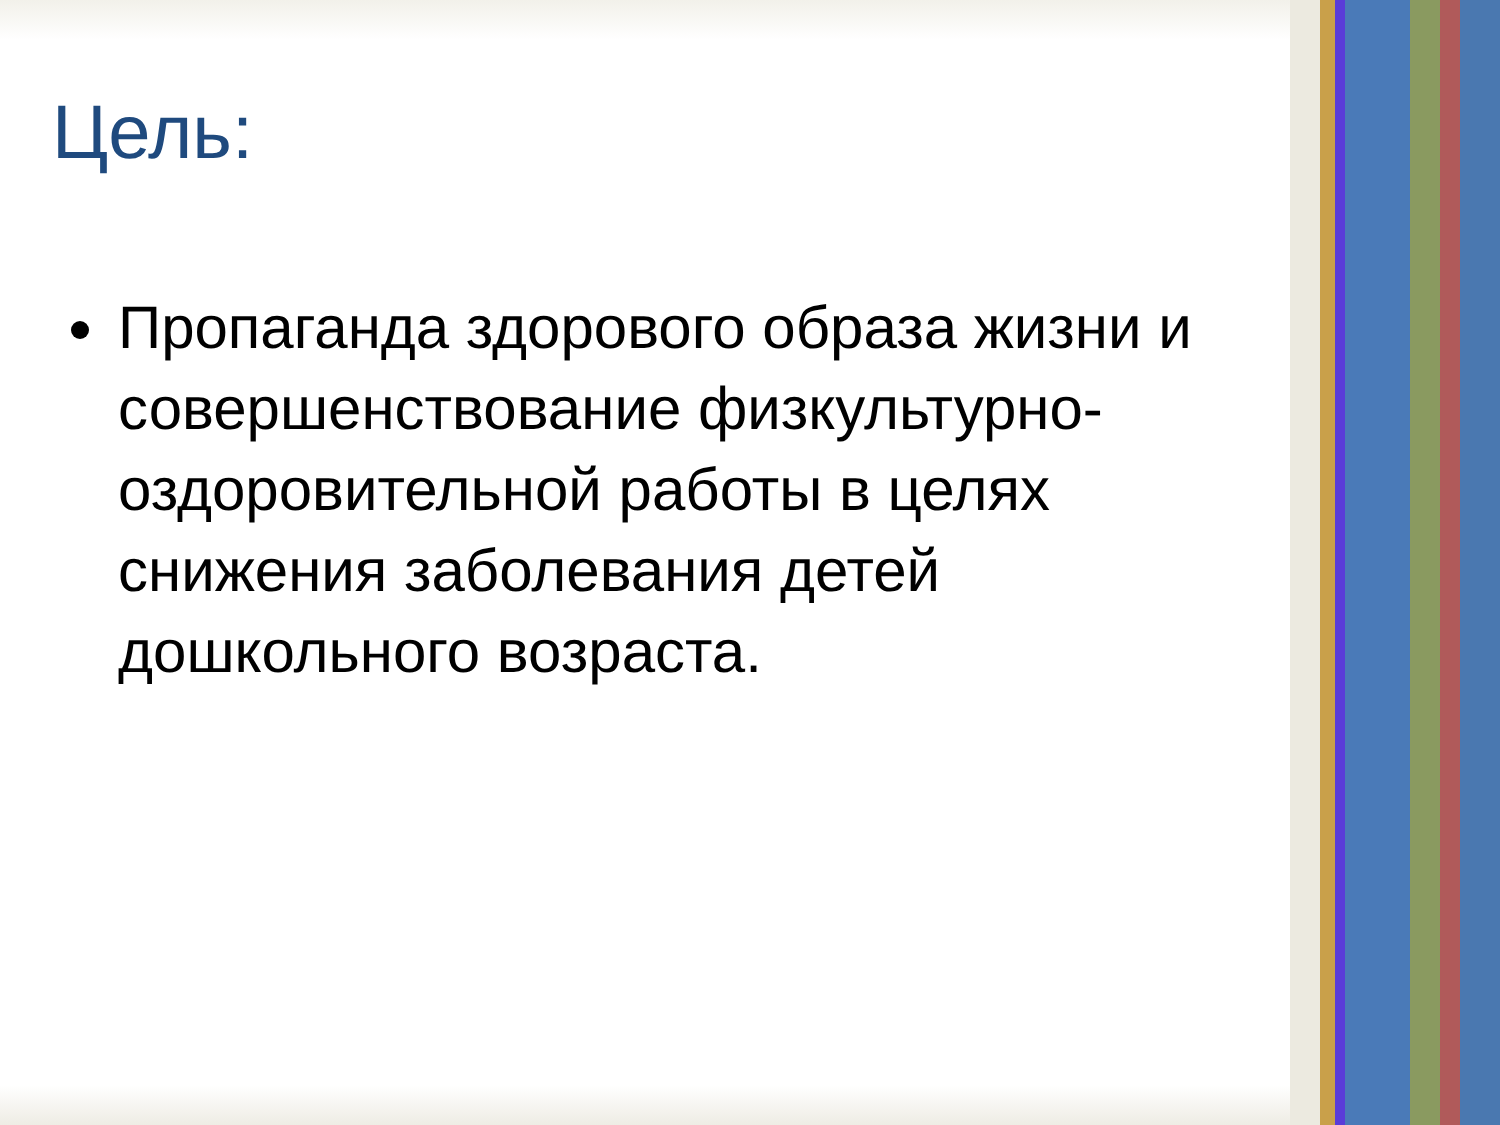Цель:
Пропаганда здорового образа жизни и совершенствование физкультурно-оздоровительной работы в целях снижения заболевания детей дошкольного возраста.